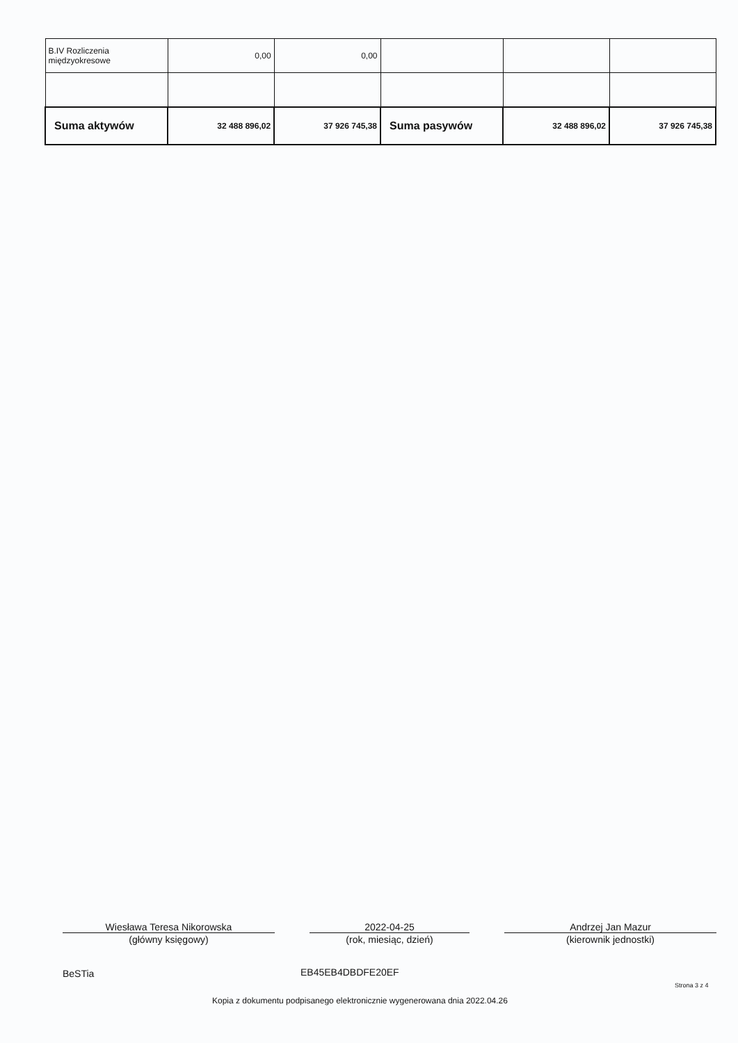| B.IV Rozliczenia międzyokresowe | 0,00 | 0,00 | | | |
| Suma aktywów | 32 488 896,02 | 37 926 745,38 | Suma pasywów | 32 488 896,02 | 37 926 745,38 |
Wiesława Teresa Nikorowska
(główny księgowy)
2022-04-25
(rok, miesiąc, dzień)
Andrzej Jan Mazur
(kierownik jednostki)
BeSTia EB45EB4DBDFE20EF
Strona 3 z 4
Kopia z dokumentu podpisanego elektronicznie wygenerowana dnia 2022.04.26